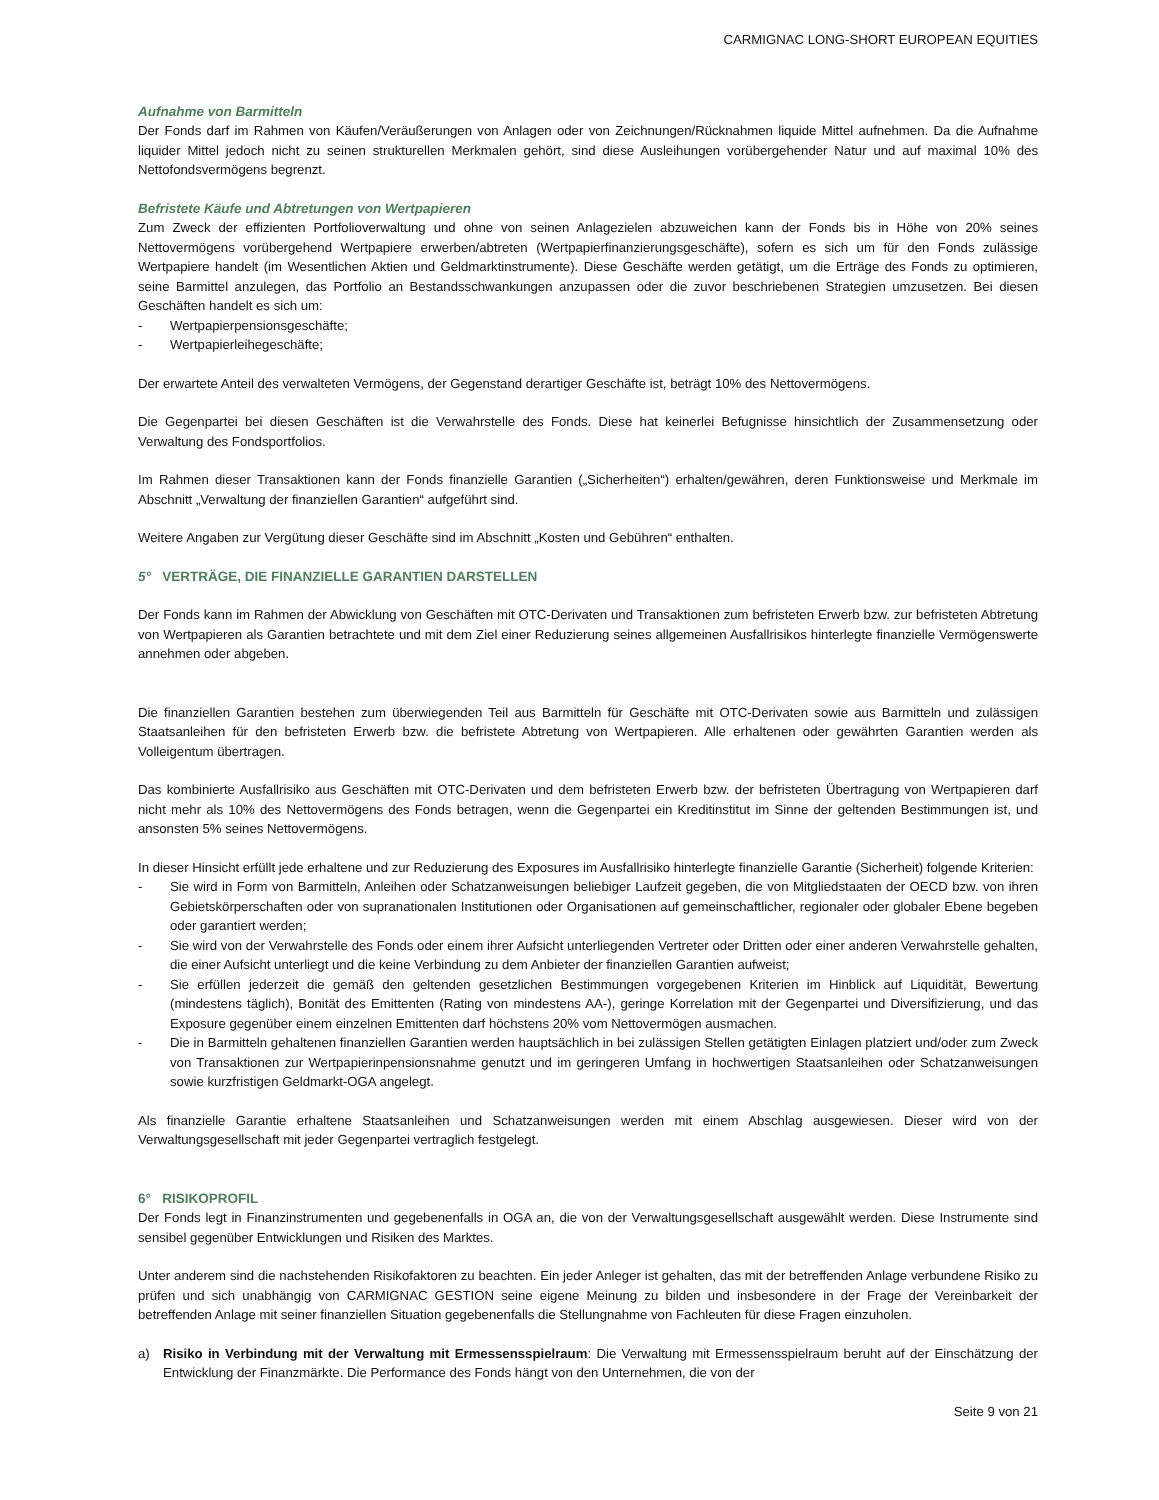CARMIGNAC LONG-SHORT EUROPEAN EQUITIES
Aufnahme von Barmitteln
Der Fonds darf im Rahmen von Käufen/Veräußerungen von Anlagen oder von Zeichnungen/Rücknahmen liquide Mittel aufnehmen. Da die Aufnahme liquider Mittel jedoch nicht zu seinen strukturellen Merkmalen gehört, sind diese Ausleihungen vorübergehender Natur und auf maximal 10% des Nettofondsvermögens begrenzt.
Befristete Käufe und Abtretungen von Wertpapieren
Zum Zweck der effizienten Portfolioverwaltung und ohne von seinen Anlagezielen abzuweichen kann der Fonds bis in Höhe von 20% seines Nettovermögens vorübergehend Wertpapiere erwerben/abtreten (Wertpapierfinanzierungsgeschäfte), sofern es sich um für den Fonds zulässige Wertpapiere handelt (im Wesentlichen Aktien und Geldmarktinstrumente). Diese Geschäfte werden getätigt, um die Erträge des Fonds zu optimieren, seine Barmittel anzulegen, das Portfolio an Bestandsschwankungen anzupassen oder die zuvor beschriebenen Strategien umzusetzen. Bei diesen Geschäften handelt es sich um:
- Wertpapierpensionsgeschäfte;
- Wertpapierleihegeschäfte;
Der erwartete Anteil des verwalteten Vermögens, der Gegenstand derartiger Geschäfte ist, beträgt 10% des Nettovermögens.
Die Gegenpartei bei diesen Geschäften ist die Verwahrstelle des Fonds. Diese hat keinerlei Befugnisse hinsichtlich der Zusammensetzung oder Verwaltung des Fondsportfolios.
Im Rahmen dieser Transaktionen kann der Fonds finanzielle Garantien („Sicherheiten“) erhalten/gewähren, deren Funktionsweise und Merkmale im Abschnitt „Verwaltung der finanziellen Garantien“ aufgeführt sind.
Weitere Angaben zur Vergütung dieser Geschäfte sind im Abschnitt „Kosten und Gebühren“ enthalten.
5° VERTRÄGE, DIE FINANZIELLE GARANTIEN DARSTELLEN
Der Fonds kann im Rahmen der Abwicklung von Geschäften mit OTC-Derivaten und Transaktionen zum befristeten Erwerb bzw. zur befristeten Abtretung von Wertpapieren als Garantien betrachtete und mit dem Ziel einer Reduzierung seines allgemeinen Ausfallrisikos hinterlegte finanzielle Vermögenswerte annehmen oder abgeben.
Die finanziellen Garantien bestehen zum überwiegenden Teil aus Barmitteln für Geschäfte mit OTC-Derivaten sowie aus Barmitteln und zulässigen Staatsanleihen für den befristeten Erwerb bzw. die befristete Abtretung von Wertpapieren. Alle erhaltenen oder gewährten Garantien werden als Volleigentum übertragen.
Das kombinierte Ausfallrisiko aus Geschäften mit OTC-Derivaten und dem befristeten Erwerb bzw. der befristeten Übertragung von Wertpapieren darf nicht mehr als 10% des Nettovermögens des Fonds betragen, wenn die Gegenpartei ein Kreditinstitut im Sinne der geltenden Bestimmungen ist, und ansonsten 5% seines Nettovermögens.
In dieser Hinsicht erfüllt jede erhaltene und zur Reduzierung des Exposures im Ausfallrisiko hinterlegte finanzielle Garantie (Sicherheit) folgende Kriterien:
- Sie wird in Form von Barmitteln, Anleihen oder Schatzanweisungen beliebiger Laufzeit gegeben, die von Mitgliedstaaten der OECD bzw. von ihren Gebietskörperschaften oder von supranationalen Institutionen oder Organisationen auf gemeinschaftlicher, regionaler oder globaler Ebene begeben oder garantiert werden;
- Sie wird von der Verwahrstelle des Fonds oder einem ihrer Aufsicht unterliegenden Vertreter oder Dritten oder einer anderen Verwahrstelle gehalten, die einer Aufsicht unterliegt und die keine Verbindung zu dem Anbieter der finanziellen Garantien aufweist;
- Sie erfüllen jederzeit die gemäß den geltenden gesetzlichen Bestimmungen vorgegebenen Kriterien im Hinblick auf Liquidität, Bewertung (mindestens täglich), Bonität des Emittenten (Rating von mindestens AA-), geringe Korrelation mit der Gegenpartei und Diversifizierung, und das Exposure gegenüber einem einzelnen Emittenten darf höchstens 20% vom Nettovermögen ausmachen.
- Die in Barmitteln gehaltenen finanziellen Garantien werden hauptsächlich in bei zulässigen Stellen getätigten Einlagen platziert und/oder zum Zweck von Transaktionen zur Wertpapierinpensionsnahme genutzt und im geringeren Umfang in hochwertigen Staatsanleihen oder Schatzanweisungen sowie kurzfristigen Geldmarkt-OGA angelegt.
Als finanzielle Garantie erhaltene Staatsanleihen und Schatzanweisungen werden mit einem Abschlag ausgewiesen. Dieser wird von der Verwaltungsgesellschaft mit jeder Gegenpartei vertraglich festgelegt.
6° RISIKOPROFIL
Der Fonds legt in Finanzinstrumenten und gegebenenfalls in OGA an, die von der Verwaltungsgesellschaft ausgewählt werden. Diese Instrumente sind sensibel gegenüber Entwicklungen und Risiken des Marktes.
Unter anderem sind die nachstehenden Risikofaktoren zu beachten. Ein jeder Anleger ist gehalten, das mit der betreffenden Anlage verbundene Risiko zu prüfen und sich unabhängig von CARMIGNAC GESTION seine eigene Meinung zu bilden und insbesondere in der Frage der Vereinbarkeit der betreffenden Anlage mit seiner finanziellen Situation gegebenenfalls die Stellungnahme von Fachleuten für diese Fragen einzuholen.
a) Risiko in Verbindung mit der Verwaltung mit Ermessensspielraum: Die Verwaltung mit Ermessensspielraum beruht auf der Einschätzung der Entwicklung der Finanzmärkte. Die Performance des Fonds hängt von den Unternehmen, die von der
Seite 9 von 21